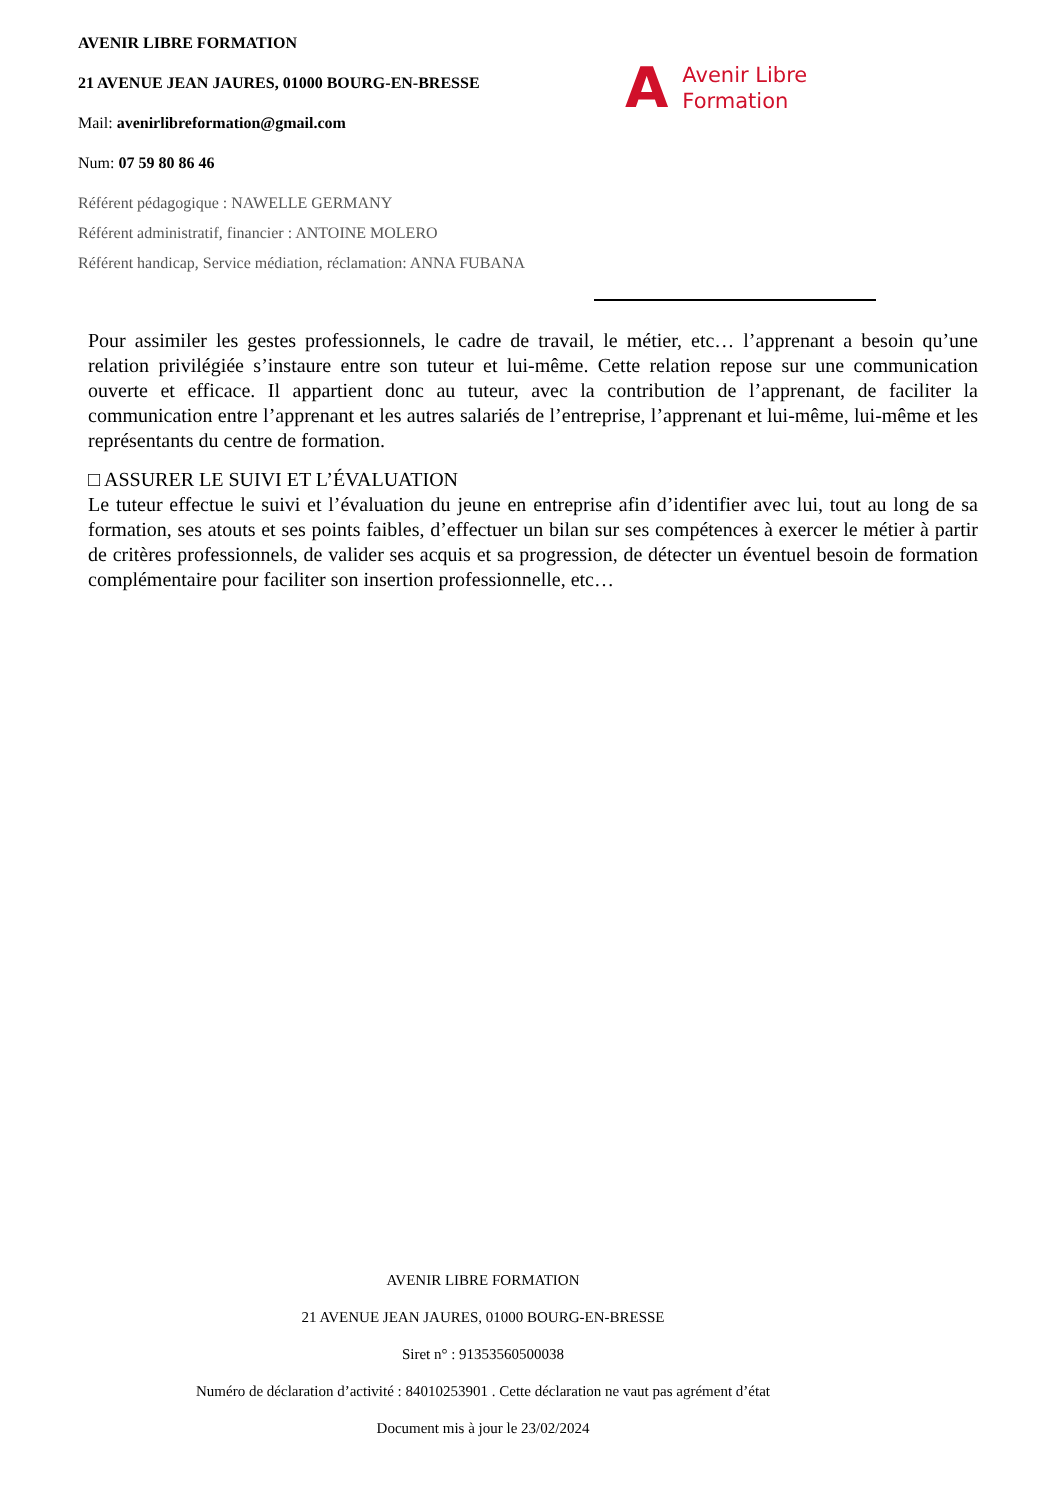AVENIR LIBRE FORMATION
21 AVENUE JEAN JAURES, 01000 BOURG-EN-BRESSE
Mail: avenirlibreformation@gmail.com
Num: 07 59 80 86 46
Référent pédagogique : NAWELLE GERMANY
Référent administratif, financier : ANTOINE MOLERO
Référent handicap, Service médiation, réclamation: ANNA FUBANA
A Avenir Libre
Formation
Pour assimiler les gestes professionnels, le cadre de travail, le métier, etc… l’apprenant a besoin qu’une relation privilégiée s’instaure entre son tuteur et lui-même. Cette relation repose sur une communication ouverte et efficace. Il appartient donc au tuteur, avec la contribution de l’apprenant, de faciliter la communication entre l’apprenant et les autres salariés de l’entreprise, l’apprenant et lui-même, lui-même et les représentants du centre de formation.
□ ASSURER LE SUIVI ET L’ÉVALUATION
Le tuteur effectue le suivi et l’évaluation du jeune en entreprise afin d’identifier avec lui, tout au long de sa formation, ses atouts et ses points faibles, d’effectuer un bilan sur ses compétences à exercer le métier à partir de critères professionnels, de valider ses acquis et sa progression, de détecter un éventuel besoin de formation complémentaire pour faciliter son insertion professionnelle, etc…
AVENIR LIBRE FORMATION
21 AVENUE JEAN JAURES, 01000 BOURG-EN-BRESSE
Siret n° : 91353560500038
Numéro de déclaration d’activité : 84010253901 . Cette déclaration ne vaut pas agrément d’état
Document mis à jour le 23/02/2024